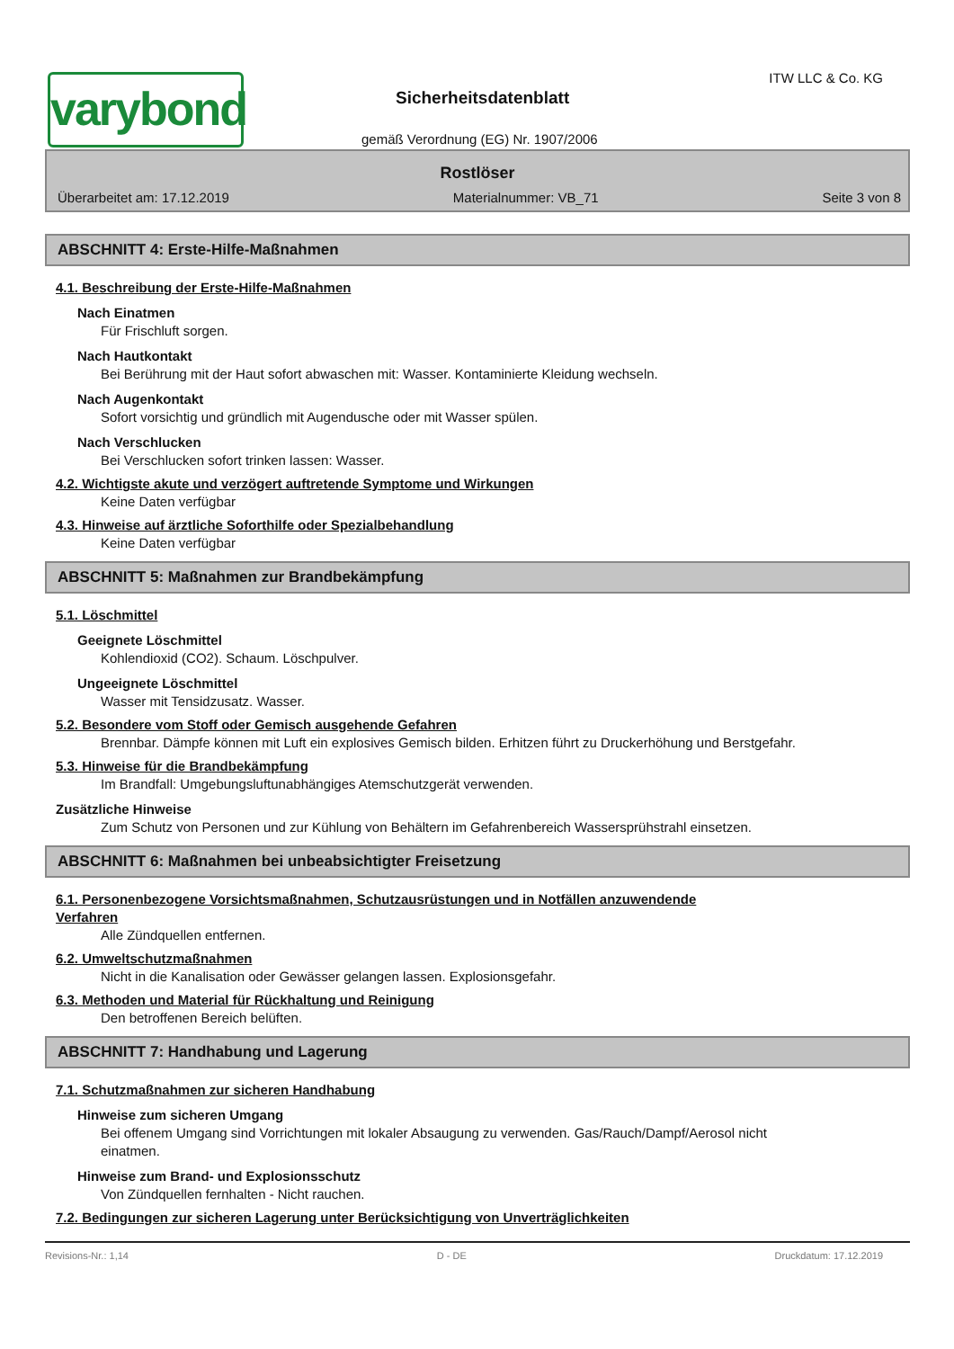varybond
ITW LLC & Co. KG
Sicherheitsdatenblatt
gemäß Verordnung (EG) Nr. 1907/2006
Rostlöser
Überarbeitet am: 17.12.2019 Materialnummer: VB_71 Seite 3 von 8
ABSCHNITT 4: Erste-Hilfe-Maßnahmen
4.1. Beschreibung der Erste-Hilfe-Maßnahmen
Nach Einatmen
Für Frischluft sorgen.
Nach Hautkontakt
Bei Berührung mit der Haut sofort abwaschen mit: Wasser. Kontaminierte Kleidung wechseln.
Nach Augenkontakt
Sofort vorsichtig und gründlich mit Augendusche oder mit Wasser spülen.
Nach Verschlucken
Bei Verschlucken sofort trinken lassen: Wasser.
4.2. Wichtigste akute und verzögert auftretende Symptome und Wirkungen
Keine Daten verfügbar
4.3. Hinweise auf ärztliche Soforthilfe oder Spezialbehandlung
Keine Daten verfügbar
ABSCHNITT 5: Maßnahmen zur Brandbekämpfung
5.1. Löschmittel
Geeignete Löschmittel
Kohlendioxid (CO2). Schaum. Löschpulver.
Ungeeignete Löschmittel
Wasser mit Tensidzusatz. Wasser.
5.2. Besondere vom Stoff oder Gemisch ausgehende Gefahren
Brennbar. Dämpfe können mit Luft ein explosives Gemisch bilden. Erhitzen führt zu Druckerhöhung und Berstgefahr.
5.3. Hinweise für die Brandbekämpfung
Im Brandfall: Umgebungsluftunabhängiges Atemschutzgerät verwenden.
Zusätzliche Hinweise
Zum Schutz von Personen und zur Kühlung von Behältern im Gefahrenbereich Wassersprühstrahl einsetzen.
ABSCHNITT 6: Maßnahmen bei unbeabsichtigter Freisetzung
6.1. Personenbezogene Vorsichtsmaßnahmen, Schutzausrüstungen und in Notfällen anzuwendende
Verfahren
Alle Zündquellen entfernen.
6.2. Umweltschutzmaßnahmen
Nicht in die Kanalisation oder Gewässer gelangen lassen. Explosionsgefahr.
6.3. Methoden und Material für Rückhaltung und Reinigung
Den betroffenen Bereich belüften.
ABSCHNITT 7: Handhabung und Lagerung
7.1. Schutzmaßnahmen zur sicheren Handhabung
Hinweise zum sicheren Umgang
Bei offenem Umgang sind Vorrichtungen mit lokaler Absaugung zu verwenden. Gas/Rauch/Dampf/Aerosol nicht einatmen.
Hinweise zum Brand- und Explosionsschutz
Von Zündquellen fernhalten - Nicht rauchen.
7.2. Bedingungen zur sicheren Lagerung unter Berücksichtigung von Unverträglichkeiten
Revisions-Nr.: 1,14 D - DE Druckdatum: 17.12.2019